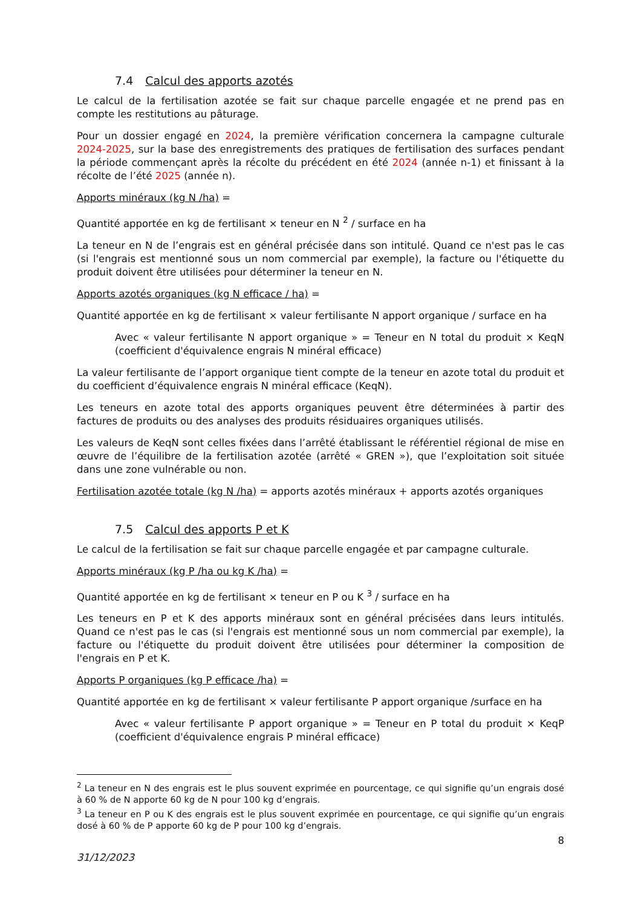7.4 Calcul des apports azotés
Le calcul de la fertilisation azotée se fait sur chaque parcelle engagée et ne prend pas en compte les restitutions au pâturage.
Pour un dossier engagé en 2024, la première vérification concernera la campagne culturale 2024-2025, sur la base des enregistrements des pratiques de fertilisation des surfaces pendant la période commençant après la récolte du précédent en été 2024 (année n-1) et finissant à la récolte de l’été 2025 (année n).
Apports minéraux (kg N /ha) =
Quantité apportée en kg de fertilisant × teneur en N <sup>2</sup> / surface en ha
La teneur en N de l’engrais est en général précisée dans son intitulé. Quand ce n'est pas le cas (si l'engrais est mentionné sous un nom commercial par exemple), la facture ou l'étiquette du produit doivent être utilisées pour déterminer la teneur en N.
Apports azotés organiques (kg N efficace / ha) =
Quantité apportée en kg de fertilisant × valeur fertilisante N apport organique / surface en ha
Avec « valeur fertilisante N apport organique » = Teneur en N total du produit × KeqN (coefficient d'équivalence engrais N minéral efficace)
La valeur fertilisante de l’apport organique tient compte de la teneur en azote total du produit et du coefficient d’équivalence engrais N minéral efficace (KeqN).
Les teneurs en azote total des apports organiques peuvent être déterminées à partir des factures de produits ou des analyses des produits résiduaires organiques utilisés.
Les valeurs de KeqN sont celles fixées dans l’arrêté établissant le référentiel régional de mise en œuvre de l’équilibre de la fertilisation azotée (arrêté « GREN »), que l’exploitation soit située dans une zone vulnérable ou non.
Fertilisation azotée totale (kg N /ha) = apports azotés minéraux + apports azotés organiques
7.5 Calcul des apports P et K
Le calcul de la fertilisation se fait sur chaque parcelle engagée et par campagne culturale.
Apports minéraux (kg P /ha ou kg K /ha) =
Quantité apportée en kg de fertilisant × teneur en P ou K <sup>3</sup> / surface en ha
Les teneurs en P et K des apports minéraux sont en général précisées dans leurs intitulés. Quand ce n'est pas le cas (si l'engrais est mentionné sous un nom commercial par exemple), la facture ou l'étiquette du produit doivent être utilisées pour déterminer la composition de l'engrais en P et K.
Apports P organiques (kg P efficace /ha) =
Quantité apportée en kg de fertilisant × valeur fertilisante P apport organique /surface en ha
Avec « valeur fertilisante P apport organique » = Teneur en P total du produit × KeqP (coefficient d'équivalence engrais P minéral efficace)
<sup>2</sup> La teneur en N des engrais est le plus souvent exprimée en pourcentage, ce qui signifie qu’un engrais dosé à 60 % de N apporte 60 kg de N pour 100 kg d’engrais.
<sup>3</sup> La teneur en P ou K des engrais est le plus souvent exprimée en pourcentage, ce qui signifie qu’un engrais dosé à 60 % de P apporte 60 kg de P pour 100 kg d’engrais.
8
31/12/2023